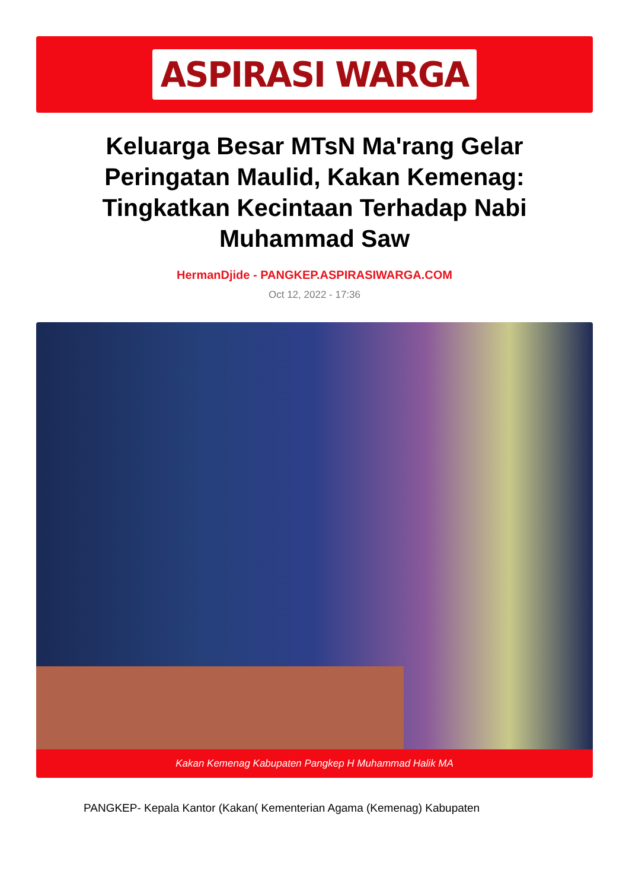ASPIRASI WARGA
Keluarga Besar MTsN Ma'rang Gelar Peringatan Maulid, Kakan Kemenag: Tingkatkan Kecintaan Terhadap Nabi Muhammad Saw
HermanDjide - PANGKEP.ASPIRASIWARGA.COM
Oct 12, 2022 - 17:36
Kakan Kemenag Kabupaten Pangkep H Muhammad Halik MA
PANGKEP- Kepala Kantor (Kakan( Kementerian Agama (Kemenag) Kabupaten